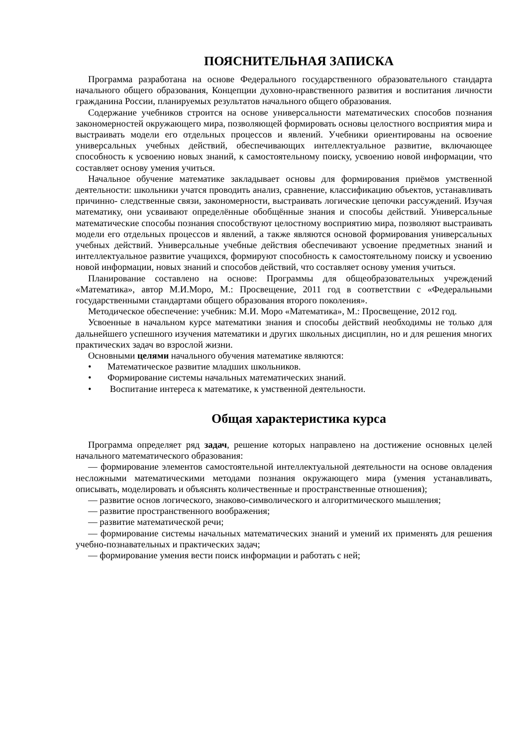ПОЯСНИТЕЛЬНАЯ ЗАПИСКА
Программа разработана на основе Федерального государственного образовательного стандарта начального общего образования, Концепции духовно-нравственного развития и воспитания личности гражданина России, планируемых результатов начального общего образования.
Содержание учебников строится на основе универсальности математических способов познания закономерностей окружающего мира, позволяющей формировать основы целостного восприятия мира и выстраивать модели его отдельных процессов и явлений. Учебники ориентированы на освоение универсальных учебных действий, обеспечивающих интеллектуальное развитие, включающее способность к усвоению новых знаний, к самостоятельному поиску, усвоению новой информации, что составляет основу умения учиться.
Начальное обучение математике закладывает основы для формирования приёмов умственной деятельности: школьники учатся проводить анализ, сравнение, классификацию объектов, устанавливать причинно- следственные связи, закономерности, выстраивать логические цепочки рассуждений. Изучая математику, они усваивают определённые обобщённые знания и способы действий. Универсальные математические способы познания способствуют целостному восприятию мира, позволяют выстраивать модели его отдельных процессов и явлений, а также являются основой формирования универсальных учебных действий. Универсальные учебные действия обеспечивают усвоение предметных знаний и интеллектуальное развитие учащихся, формируют способность к самостоятельному поиску и усвоению новой информации, новых знаний и способов действий, что составляет основу умения учиться.
Планирование составлено на основе: Программы для общеобразовательных учреждений «Математика», автор М.И.Моро, М.: Просвещение, 2011 год в соответствии с «Федеральными государственными стандартами общего образования второго поколения».
Методическое обеспечение: учебник: М.И. Моро «Математика», М.: Просвещение, 2012 год.
Усвоенные в начальном курсе математики знания и способы действий необходимы не только для дальнейшего успешного изучения математики и других школьных дисциплин, но и для решения многих практических задач во взрослой жизни.
Основными целями начального обучения математике являются:
• Математическое развитие младших школьников.
• Формирование системы начальных математических знаний.
• Воспитание интереса к математике, к умственной деятельности.
Общая характеристика курса
Программа определяет ряд задач, решение которых направлено на достижение основных целей начального математического образования:
— формирование элементов самостоятельной интеллектуальной деятельности на основе овладения несложными математическими методами познания окружающего мира (умения устанавливать, описывать, моделировать и объяснять количественные и пространственные отношения);
— развитие основ логического, знаково-символического и алгоритмического мышления;
— развитие пространственного воображения;
— развитие математической речи;
— формирование системы начальных математических знаний и умений их применять для решения учебно-познавательных и практических задач;
— формирование умения вести поиск информации и работать с ней;